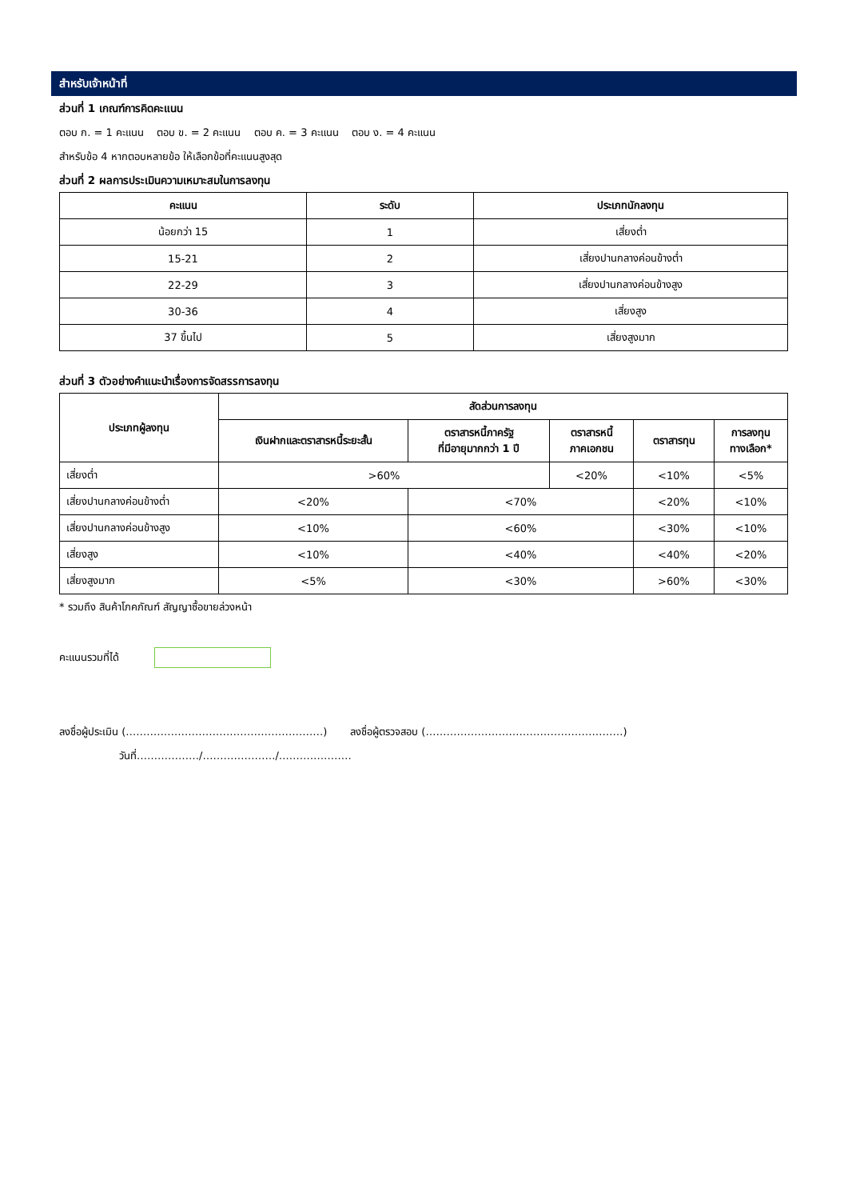สำหรับเจ้าหน้าที่
ส่วนที่ 1 เกณฑ์การคิดคะแนน
ตอบ ก. = 1 คะแนน ตอบ ข. = 2 คะแนน ตอบ ค. = 3 คะแนน ตอบ ง. = 4 คะแนน
สำหรับข้อ 4 หากตอบหลายข้อ ให้เลือกข้อที่คะแนนสูงสุด
ส่วนที่ 2 ผลการประเมินความเหมาะสมในการลงทุน
| คะแนน | ระดับ | ประเภทนักลงทุน |
| --- | --- | --- |
| น้อยกว่า 15 | 1 | เสี่ยงต่ำ |
| 15-21 | 2 | เสี่ยงปานกลางค่อนข้างต่ำ |
| 22-29 | 3 | เสี่ยงปานกลางค่อนข้างสูง |
| 30-36 | 4 | เสี่ยงสูง |
| 37 ขึ้นไป | 5 | เสี่ยงสูงมาก |
ส่วนที่ 3 ตัวอย่างคำแนะนำเรื่องการจัดสรรการลงทุน
| ประเภทผู้ลงทุน | สัดส่วนการลงทุน | | | | |
| --- | --- | --- | --- | --- | --- |
| | เงินฝากและตราสารหนี้ระยะสั้น | ตราสารหนี้ภาครัฐ ที่มีอายุมากกว่า 1 ปี | ตราสารหนี้ ภาคเอกชน | ตราสารทุน | การลงทุน ทางเลือก* |
| เสี่ยงต่ำ | >60% | | <20% | <10% | <5% |
| เสี่ยงปานกลางค่อนข้างต่ำ | <20% | <70% | | <20% | <10% |
| เสี่ยงปานกลางค่อนข้างสูง | <10% | <60% | | <30% | <10% |
| เสี่ยงสูง | <10% | <40% | | <40% | <20% |
| เสี่ยงสูงมาก | <5% | <30% | | >60% | <30% |
* รวมถึง สินค้าโภคภัณฑ์ สัญญาซื้อขายล่วงหน้า
คะแนนรวมที่ได้
ลงชื่อผู้ประเมิน (…………………………………………………) ลงชื่อผู้ตรวจสอบ (…………………………………………………)
วันที่………………/…………………/…………………